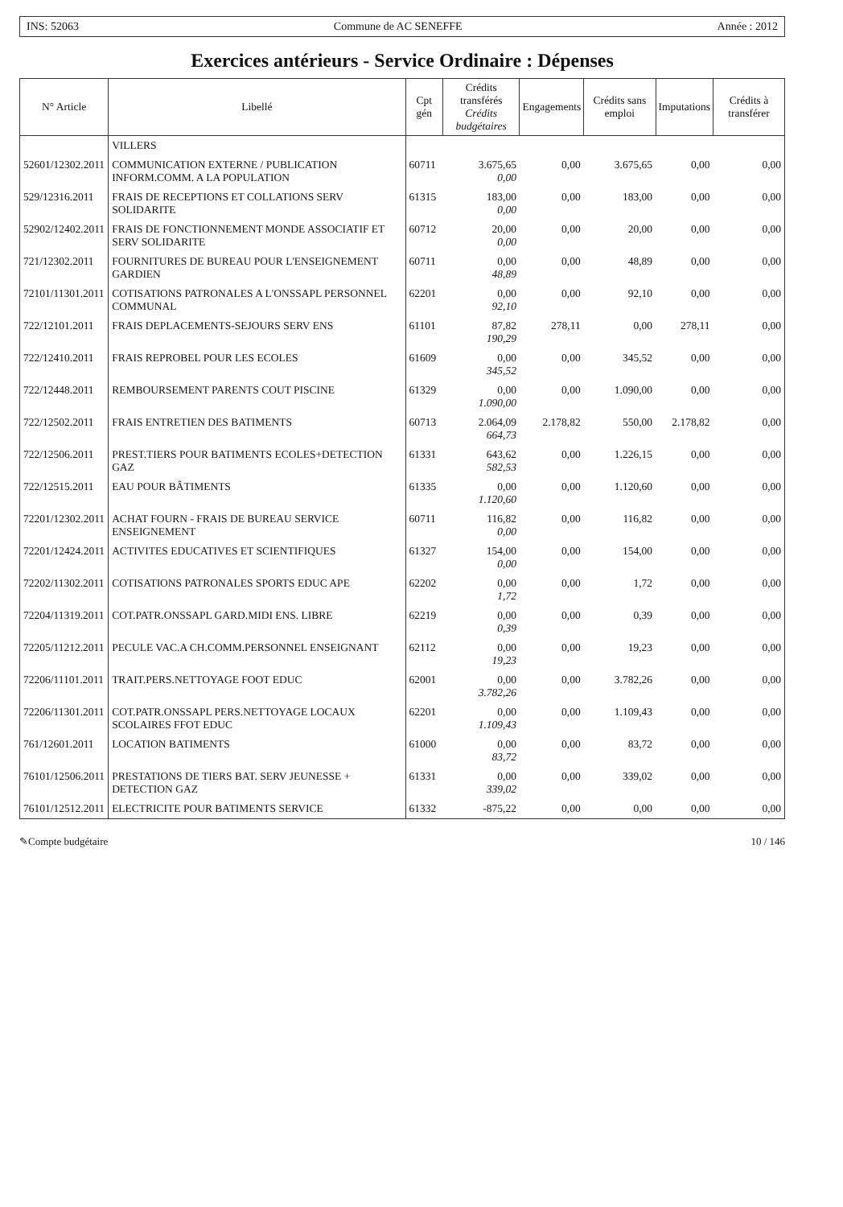INS: 52063 Commune de AC SENEFFE Année : 2012
Exercices antérieurs - Service Ordinaire : Dépenses
| N° Article | Libellé | Cpt gén | Crédits transférés Crédits budgétaires | Engagements | Crédits sans emploi | Imputations | Crédits à transférer |
| --- | --- | --- | --- | --- | --- | --- | --- |
| | VILLERS | | | | | | |
| 52601/12302.2011 | COMMUNICATION EXTERNE / PUBLICATION INFORM.COMM. A LA POPULATION | 60711 | 3.675,65 0,00 | 0,00 | 3.675,65 | 0,00 | 0,00 |
| 529/12316.2011 | FRAIS DE RECEPTIONS ET COLLATIONS SERV SOLIDARITE | 61315 | 183,00 0,00 | 0,00 | 183,00 | 0,00 | 0,00 |
| 52902/12402.2011 | FRAIS DE FONCTIONNEMENT MONDE ASSOCIATIF ET SERV SOLIDARITE | 60712 | 20,00 0,00 | 0,00 | 20,00 | 0,00 | 0,00 |
| 721/12302.2011 | FOURNITURES DE BUREAU POUR L'ENSEIGNEMENT GARDIEN | 60711 | 0,00 48,89 | 0,00 | 48,89 | 0,00 | 0,00 |
| 72101/11301.2011 | COTISATIONS PATRONALES A L'ONSSAPL PERSONNEL COMMUNAL | 62201 | 0,00 92,10 | 0,00 | 92,10 | 0,00 | 0,00 |
| 722/12101.2011 | FRAIS DEPLACEMENTS-SEJOURS SERV ENS | 61101 | 87,82 190,29 | 278,11 | 0,00 | 278,11 | 0,00 |
| 722/12410.2011 | FRAIS REPROBEL POUR LES ECOLES | 61609 | 0,00 345,52 | 0,00 | 345,52 | 0,00 | 0,00 |
| 722/12448.2011 | REMBOURSEMENT PARENTS COUT PISCINE | 61329 | 0,00 1.090,00 | 0,00 | 1.090,00 | 0,00 | 0,00 |
| 722/12502.2011 | FRAIS ENTRETIEN DES BATIMENTS | 60713 | 2.064,09 664,73 | 2.178,82 | 550,00 | 2.178,82 | 0,00 |
| 722/12506.2011 | PREST.TIERS POUR BATIMENTS ECOLES+DETECTION GAZ | 61331 | 643,62 582,53 | 0,00 | 1.226,15 | 0,00 | 0,00 |
| 722/12515.2011 | EAU POUR BÂTIMENTS | 61335 | 0,00 1.120,60 | 0,00 | 1.120,60 | 0,00 | 0,00 |
| 72201/12302.2011 | ACHAT FOURN - FRAIS DE BUREAU SERVICE ENSEIGNEMENT | 60711 | 116,82 0,00 | 0,00 | 116,82 | 0,00 | 0,00 |
| 72201/12424.2011 | ACTIVITES EDUCATIVES ET SCIENTIFIQUES | 61327 | 154,00 0,00 | 0,00 | 154,00 | 0,00 | 0,00 |
| 72202/11302.2011 | COTISATIONS PATRONALES SPORTS EDUC APE | 62202 | 0,00 1,72 | 0,00 | 1,72 | 0,00 | 0,00 |
| 72204/11319.2011 | COT.PATR.ONSSAPL GARD.MIDI ENS. LIBRE | 62219 | 0,00 0,39 | 0,00 | 0,39 | 0,00 | 0,00 |
| 72205/11212.2011 | PECULE VAC.A CH.COMM.PERSONNEL ENSEIGNANT | 62112 | 0,00 19,23 | 0,00 | 19,23 | 0,00 | 0,00 |
| 72206/11101.2011 | TRAIT.PERS.NETTOYAGE FOOT EDUC | 62001 | 0,00 3.782,26 | 0,00 | 3.782,26 | 0,00 | 0,00 |
| 72206/11301.2011 | COT.PATR.ONSSAPL PERS.NETTOYAGE LOCAUX SCOLAIRES FFOT EDUC | 62201 | 0,00 1.109,43 | 0,00 | 1.109,43 | 0,00 | 0,00 |
| 761/12601.2011 | LOCATION BATIMENTS | 61000 | 0,00 83,72 | 0,00 | 83,72 | 0,00 | 0,00 |
| 76101/12506.2011 | PRESTATIONS DE TIERS BAT. SERV JEUNESSE + DETECTION GAZ | 61331 | 0,00 339,02 | 0,00 | 339,02 | 0,00 | 0,00 |
| 76101/12512.2011 | ELECTRICITE POUR BATIMENTS SERVICE | 61332 | -875,22 | 0,00 | 0,00 | 0,00 | 0,00 |
✎Compte budgétaire 10 / 146